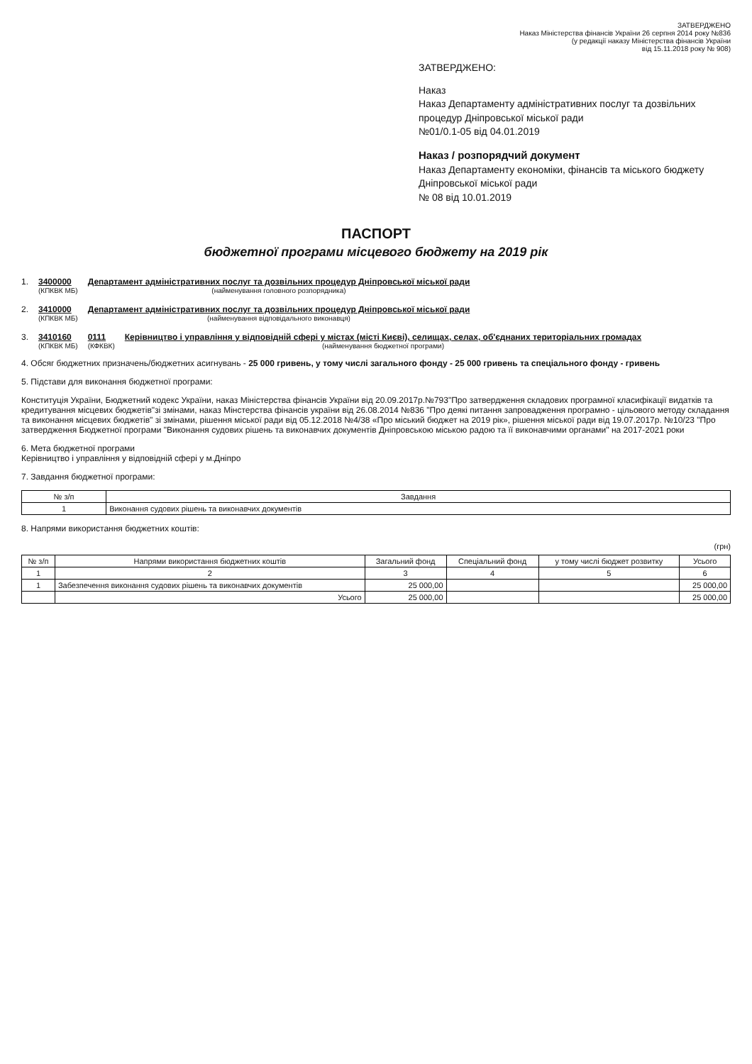ЗАТВЕРДЖЕНО
Наказ Міністерства фінансів України 26 серпня 2014 року №836
(у редакції наказу Міністерства фінансів України
від 15.11.2018 року № 908)
ЗАТВЕРДЖЕНО:
Наказ
Наказ Департаменту адміністративних послуг та дозвільних процедур Дніпровської міської ради
№01/0.1-05 від 04.01.2019
Наказ / розпорядчий документ
Наказ Департаменту економіки, фінансів та міського бюджету Дніпровської міської ради
№ 08 від 10.01.2019
ПАСПОРТ
бюджетної програми місцевого бюджету на 2019 рік
1. 3400000
(КПКВК МБ)
Департамент адміністративних послуг та дозвільних процедур Дніпровської міської ради
(найменування головного розпорядника)
2. 3410000
(КПКВК МБ)
Департамент адміністративних послуг та дозвільних процедур Дніпровської міської ради
(найменування відповідального виконавця)
3. 3410160
(КПКВК МБ)
0111
(КФКВК)
Керівництво і управління у відповідній сфері у містах (місті Києві), селищах, селах, об'єднаних територіальних громадах
(найменування бюджетної програми)
4. Обсяг бюджетних призначень/бюджетних асигнувань - 25 000 гривень, у тому числі загального фонду - 25 000 гривень та спеціального фонду - гривень
5. Підстави для виконання бюджетної програми:
Конституція України, Бюджетний кодекс України, наказ Міністерства фінансів України від 20.09.2017р.№793"Про затвердження складових програмної класифікації видатків та кредитування місцевих бюджетів"зі змінами, наказ Мінстерства фінансів україни від 26.08.2014 №836 "Про деякі питання запровадження програмно - цільового методу складання та виконання місцевих бюджетів" зі змінами, рішення міської ради від 05.12.2018 №4/38 «Про міський бюджет на 2019 рік», рішення міської ради від 19.07.2017р. №10/23 "Про затвердження Бюджетної програми "Виконання судових рішень та виконавчих документів Дніпровською міською радою та її виконавчими органами" на 2017-2021 роки
6. Мета бюджетної програми
Керівництво і управління у відповідній сфері у м.Дніпро
7. Завдання бюджетної програми:
| № з/п | Завдання |
| --- | --- |
| 1 | Виконання судових рішень та виконавчих документів |
8. Напрями використання бюджетних коштів:
(грн)
| № з/п | Напрями використання бюджетних коштів | Загальний фонд | Спеціальний фонд | у тому числі бюджет розвитку | Усього |
| --- | --- | --- | --- | --- | --- |
| 1 | 2 | 3 | 4 | 5 | 6 |
| 1 | Забезпечення виконання судових рішень та виконавчих документів | 25 000,00 | | | 25 000,00 |
| | Усього | 25 000,00 | | | 25 000,00 |